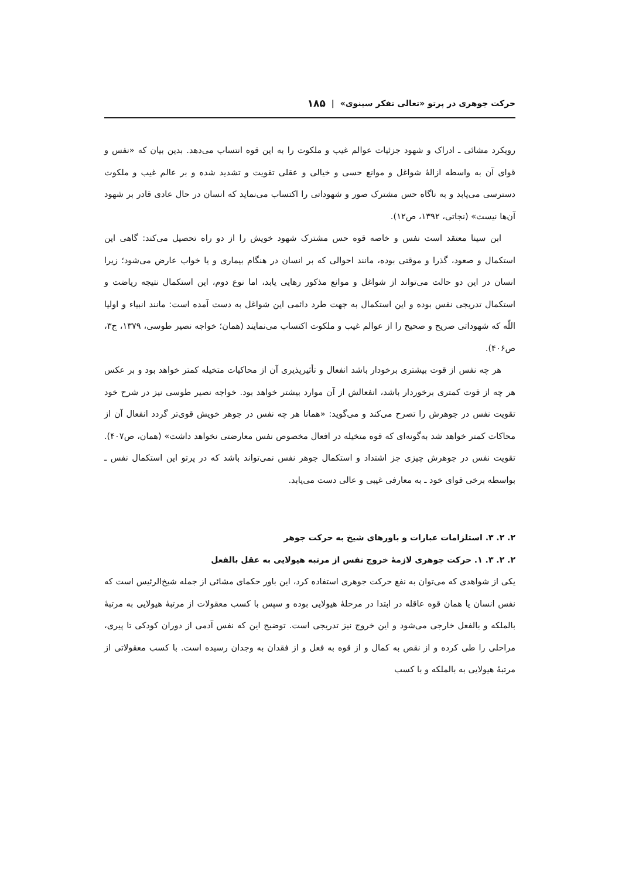حرکت جوهری در پرتو «تعالی تفکر سینوی» | ۱۸۵
رویکرد مشائی ـ ادراک و شهود جزئیات عوالم غیب و ملکوت را به این قوه انتساب می‌دهد. بدین بیان که «نفس و قوای آن به واسطه ازالهٔ شواغل و موانع حسی و خیالی و عقلی تقویت و تشدید شده و بر عالم غیب و ملکوت دسترسی می‌یابد و به ناگاه حس مشترک صور و شهوداتی را اکتساب می‌نماید که انسان در حال عادی قادر بر شهود آن‌ها نیست» (نجاتی، ۱۳۹۲، ص۱۲).
ابن سینا معتقد است نفس و خاصه قوه حس مشترک شهود خویش را از دو راه تحصیل می‌کند: گاهی این استکمال و صعود، گذرا و موقتی بوده، مانند احوالی که بر انسان در هنگام بیماری و یا خواب عارض می‌شود؛ زیرا انسان در این دو حالت می‌تواند از شواغل و موانع مذکور رهایی یابد، اما نوع دوم، این استکمال نتیجه ریاضت و استکمال تدریجی نفس بوده و این استکمال به جهت طرد دائمی این شواغل به دست آمده است: مانند انبیاء و اولیا اللّه که شهوداتی صریح و صحیح را از عوالم غیب و ملکوت اکتساب می‌نمایند (همان؛ خواجه نصیر طوسی، ۱۳۷۹، ج۳، ص۴۰۶).
هر چه نفس از قوت بیشتری برخودار باشد انفعال و تأثیرپذیری آن از محاکیات متخیله کمتر خواهد بود و بر عکس هر چه از قوت کمتری برخوردار باشد، انفعالش از آن موارد بیشتر خواهد بود. خواجه نصیر طوسی نیز در شرح خود تقویت نفس در جوهرش را تصرح می‌کند و می‌گوید: «همانا هر چه نفس در جوهر خویش قوی‌تر گردد انفعال آن از محاکات کمتر خواهد شد به‌گونه‌ای که قوه متخیله در افعال مخصوص نفس معارضتی نخواهد داشت» (همان، ص۴۰۷). تقویت نفس در جوهرش چیزی جز اشتداد و استکمال جوهر نفس نمی‌تواند باشد که در پرتو این استکمال نفس ـ بواسطه برخی قوای خود ـ به معارفی غیبی و عالی دست می‌یابد.
۲. ۲. ۳. استلزامات عبارات و باورهای شیخ به حرکت جوهر
۲. ۲. ۳. ۱. حرکت جوهری لازمهٔ خروج نفس از مرتبه هیولایی به عقل بالفعل
یکی از شواهدی که می‌توان به نفع حرکت جوهری استفاده کرد، این باور حکمای مشائی از جمله شیخ‌الرئیس است که نفس انسان یا همان قوه عاقله در ابتدا در مرحلهٔ هیولایی بوده و سپس با کسب معقولات از مرتبهٔ هیولایی به مرتبهٔ بالملکه و بالفعل خارجی می‌شود و این خروج نیز تدریجی است. توضیح این که نفس آدمی از دوران کودکی تا پیری، مراحلی را طی کرده و از نقص به کمال و از قوه به فعل و از فقدان به وجدان رسیده است. با کسب معقولاتی از مرتبهٔ هیولایی به بالملکه و با کسب